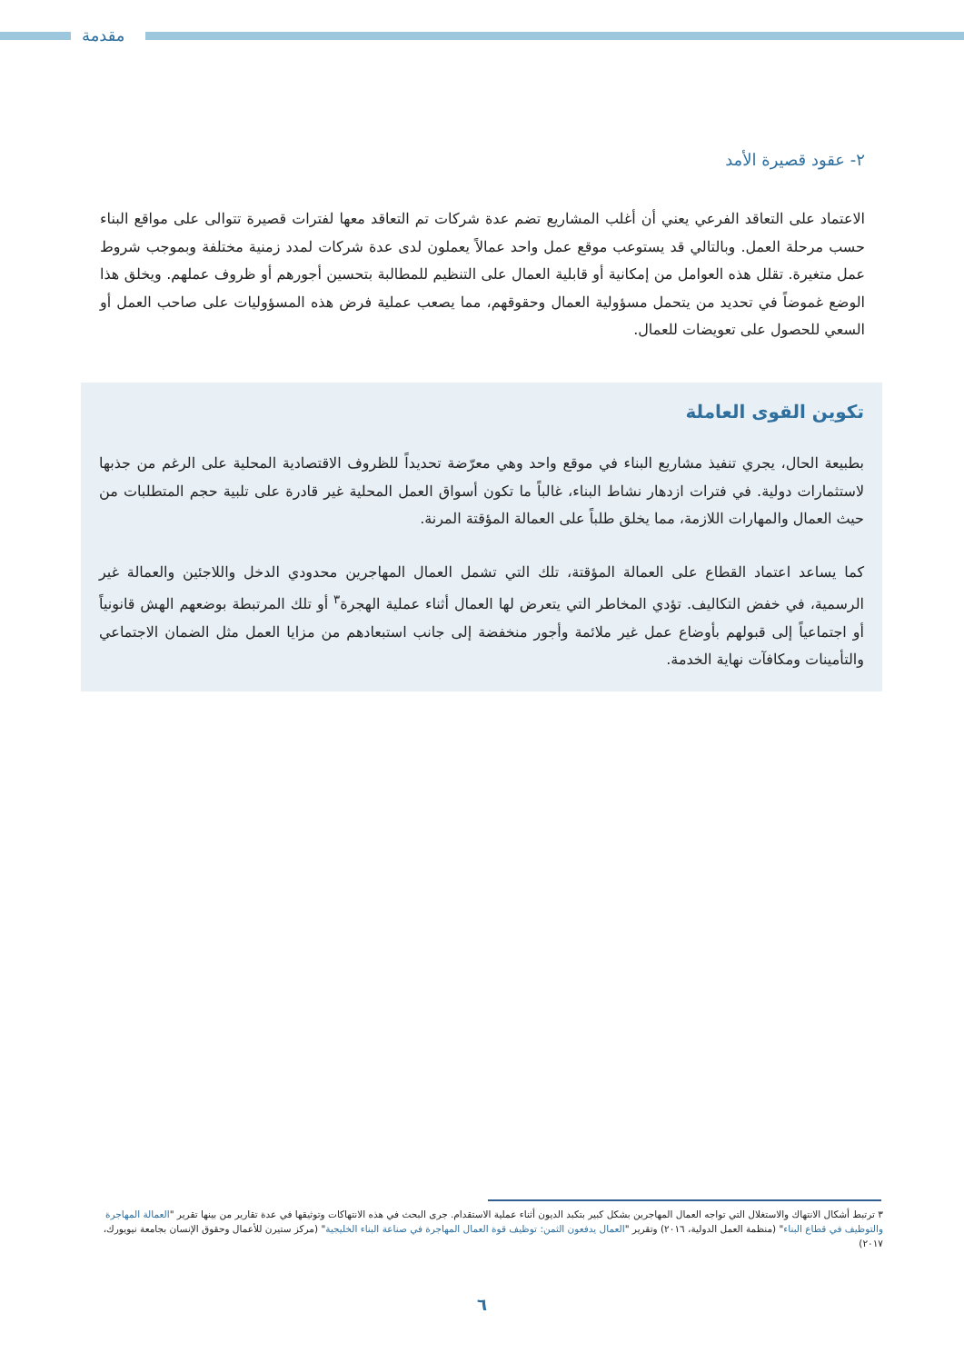مقدمة
٢- عقود قصيرة الأمد
الاعتماد على التعاقد الفرعي يعني أن أغلب المشاريع تضم عدة شركات تم التعاقد معها لفترات قصيرة تتوالى على مواقع البناء حسب مرحلة العمل. وبالتالي قد يستوعب موقع عمل واحد عمالاً يعملون لدى عدة شركات لمدد زمنية مختلفة وبموجب شروط عمل متغيرة. تقلل هذه العوامل من إمكانية أو قابلية العمال على التنظيم للمطالبة بتحسين أجورهم أو ظروف عملهم. ويخلق هذا الوضع غموضاً في تحديد من يتحمل مسؤولية العمال وحقوقهم، مما يصعب عملية فرض هذه المسؤوليات على صاحب العمل أو السعي للحصول على تعويضات للعمال.
تكوين القوى العاملة
بطبيعة الحال، يجري تنفيذ مشاريع البناء في موقع واحد وهي معرّضة تحديداً للظروف الاقتصادية المحلية على الرغم من جذبها لاستثمارات دولية. في فترات ازدهار نشاط البناء، غالباً ما تكون أسواق العمل المحلية غير قادرة على تلبية حجم المتطلبات من حيث العمال والمهارات اللازمة، مما يخلق طلباً على العمالة المؤقتة المرنة.
كما يساعد اعتماد القطاع على العمالة المؤقتة، تلك التي تشمل العمال المهاجرين محدودي الدخل واللاجئين والعمالة غير الرسمية، في خفض التكاليف. تؤدي المخاطر التي يتعرض لها العمال أثناء عملية الهجرة<sup>٣</sup> أو تلك المرتبطة بوضعهم الهش قانونياً أو اجتماعياً إلى قبولهم بأوضاع عمل غير ملائمة وأجور منخفضة إلى جانب استبعادهم من مزايا العمل مثل الضمان الاجتماعي والتأمينات ومكافآت نهاية الخدمة.
٣ ترتبط أشكال الانتهاك والاستغلال التي تواجه العمال المهاجرين بشكل كبير بتكبد الديون أثناء عملية الاستقدام. جرى البحث في هذه الانتهاكات وتوثيقها في عدة تقارير من بينها تقرير "العمالة المهاجرة والتوظيف في قطاع البناء" (منظمة العمل الدولية، ٢٠١٦) وتقرير "العمال يدفعون الثمن: توظيف قوة العمال المهاجرة في صناعة البناء الخليجية" (مركز ستيرن للأعمال وحقوق الإنسان بجامعة نيويورك، ٢٠١٧)
٦